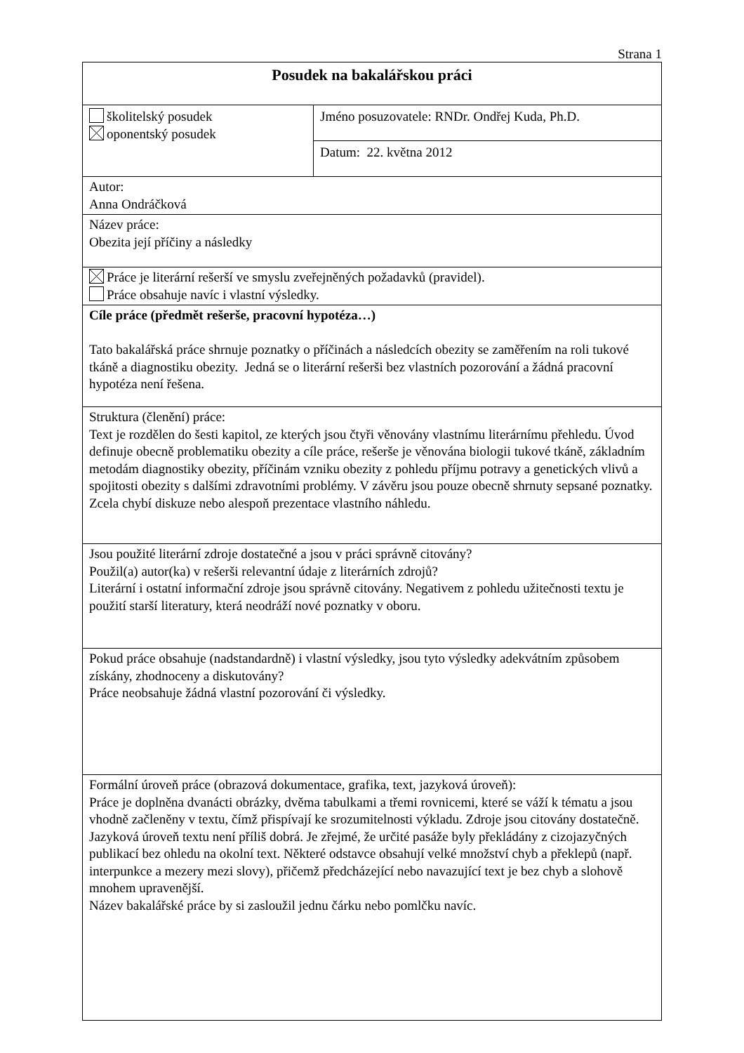Strana 1
| Posudek na bakalářskou práci | |
| školitelský posudek oponentský posudek | Jméno posuzovatele: RNDr. Ondřej Kuda, Ph.D. |
| | Datum: 22. května 2012 |
| Autor: Anna Ondráčková | |
| Název práce: Obezita její příčiny a následky | |
| Práce je literární rešerší ve smyslu zveřejněných požadavků (pravidel). Práce obsahuje navíc i vlastní výsledky. | |
| Cíle práce (předmět rešerše, pracovní hypotéza…) Tato bakalářská práce shrnuje poznatky o příčinách a následcích obezity se zaměřením na roli tukové tkáně a diagnostiku obezity. Jedná se o literární rešerši bez vlastních pozorování a žádná pracovní hypotéza není řešena. | |
| Struktura (členění) práce: Text je rozdělen do šesti kapitol, ze kterých jsou čtyři věnovány vlastnímu literárnímu přehledu. Úvod definuje obecně problematiku obezity a cíle práce, rešerše je věnována biologii tukové tkáně, základním metodám diagnostiky obezity, příčinám vzniku obezity z pohledu příjmu potravy a genetických vlivů a spojitosti obezity s dalšími zdravotními problémy. V závěru jsou pouze obecně shrnuty sepsané poznatky. Zcela chybí diskuze nebo alespoň prezentace vlastního náhledu. | |
| Jsou použité literární zdroje dostatečné a jsou v práci správně citovány? Použil(a) autor(ka) v rešerši relevantní údaje z literárních zdrojů? Literární i ostatní informační zdroje jsou správně citovány. Negativem z pohledu užitečnosti textu je použití starší literatury, která neodráží nové poznatky v oboru. | |
| Pokud práce obsahuje (nadstandardně) i vlastní výsledky, jsou tyto výsledky adekvátním způsobem získány, zhodnoceny a diskutovány? Práce neobsahuje žádná vlastní pozorování či výsledky. | |
| Formální úroveň práce (obrazová dokumentace, grafika, text, jazyková úroveň): Práce je doplněna dvanácti obrázky, dvěma tabulkami a třemi rovnicemi, které se váží k tématu a jsou vhodně začleněny v textu, čímž přispívají ke srozumitelnosti výkladu. Zdroje jsou citovány dostatečně. Jazyková úroveň textu není příliš dobrá. Je zřejmé, že určité pasáže byly překládány z cizojazyčných publikací bez ohledu na okolní text. Některé odstavce obsahují velké množství chyb a překlepů (např. interpunkce a mezery mezi slovy), přičemž předcházející nebo navazující text je bez chyb a slohově mnohem upravenější. Název bakalářské práce by si zasloužil jednu čárku nebo pomlčku navíc. | |